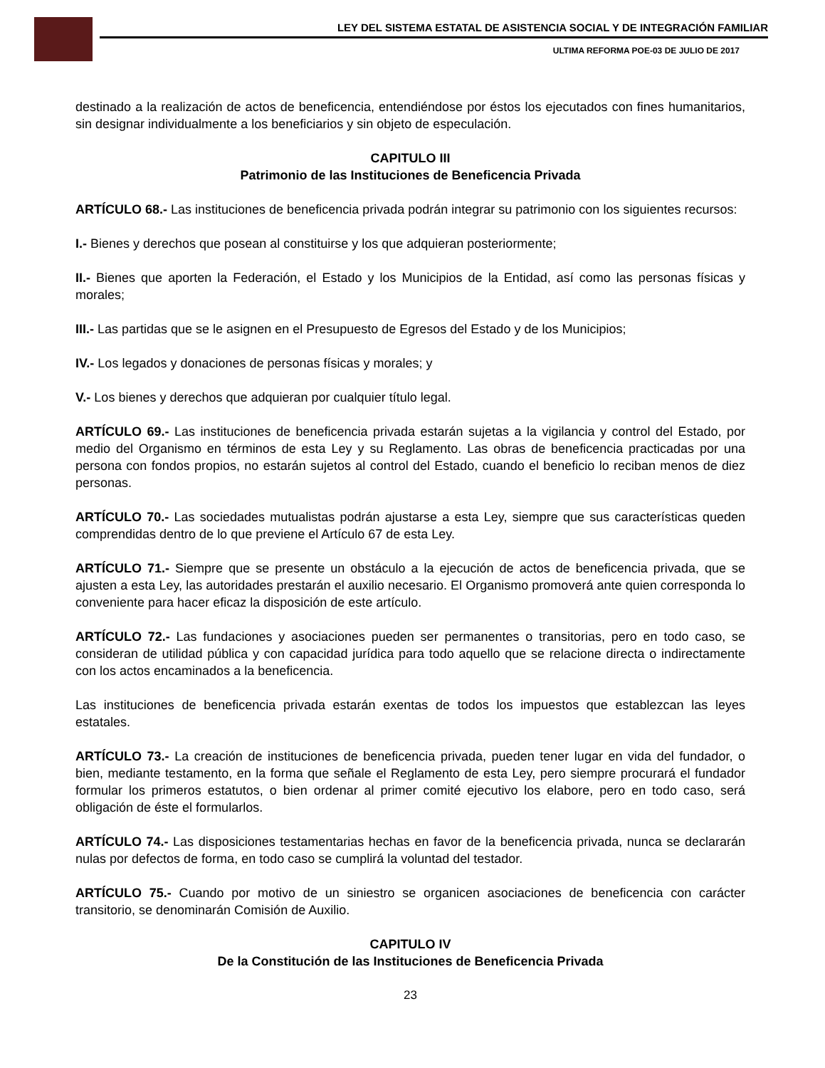LEY DEL SISTEMA ESTATAL DE ASISTENCIA SOCIAL Y DE INTEGRACIÓN FAMILIAR
ULTIMA REFORMA POE-03 DE JULIO DE 2017
destinado a la realización de actos de beneficencia, entendiéndose por éstos los ejecutados con fines humanitarios, sin designar individualmente a los beneficiarios y sin objeto de especulación.
CAPITULO III
Patrimonio de las Instituciones de Beneficencia Privada
ARTÍCULO 68.- Las instituciones de beneficencia privada podrán integrar su patrimonio con los siguientes recursos:
I.- Bienes y derechos que posean al constituirse y los que adquieran posteriormente;
II.- Bienes que aporten la Federación, el Estado y los Municipios de la Entidad, así como las personas físicas y morales;
III.- Las partidas que se le asignen en el Presupuesto de Egresos del Estado y de los Municipios;
IV.- Los legados y donaciones de personas físicas y morales; y
V.- Los bienes y derechos que adquieran por cualquier título legal.
ARTÍCULO 69.- Las instituciones de beneficencia privada estarán sujetas a la vigilancia y control del Estado, por medio del Organismo en términos de esta Ley y su Reglamento. Las obras de beneficencia practicadas por una persona con fondos propios, no estarán sujetos al control del Estado, cuando el beneficio lo reciban menos de diez personas.
ARTÍCULO 70.- Las sociedades mutualistas podrán ajustarse a esta Ley, siempre que sus características queden comprendidas dentro de lo que previene el Artículo 67 de esta Ley.
ARTÍCULO 71.- Siempre que se presente un obstáculo a la ejecución de actos de beneficencia privada, que se ajusten a esta Ley, las autoridades prestarán el auxilio necesario. El Organismo promoverá ante quien corresponda lo conveniente para hacer eficaz la disposición de este artículo.
ARTÍCULO 72.- Las fundaciones y asociaciones pueden ser permanentes o transitorias, pero en todo caso, se consideran de utilidad pública y con capacidad jurídica para todo aquello que se relacione directa o indirectamente con los actos encaminados a la beneficencia.
Las instituciones de beneficencia privada estarán exentas de todos los impuestos que establezcan las leyes estatales.
ARTÍCULO 73.- La creación de instituciones de beneficencia privada, pueden tener lugar en vida del fundador, o bien, mediante testamento, en la forma que señale el Reglamento de esta Ley, pero siempre procurará el fundador formular los primeros estatutos, o bien ordenar al primer comité ejecutivo los elabore, pero en todo caso, será obligación de éste el formularlos.
ARTÍCULO 74.- Las disposiciones testamentarias hechas en favor de la beneficencia privada, nunca se declararán nulas por defectos de forma, en todo caso se cumplirá la voluntad del testador.
ARTÍCULO 75.- Cuando por motivo de un siniestro se organicen asociaciones de beneficencia con carácter transitorio, se denominarán Comisión de Auxilio.
CAPITULO IV
De la Constitución de las Instituciones de Beneficencia Privada
23